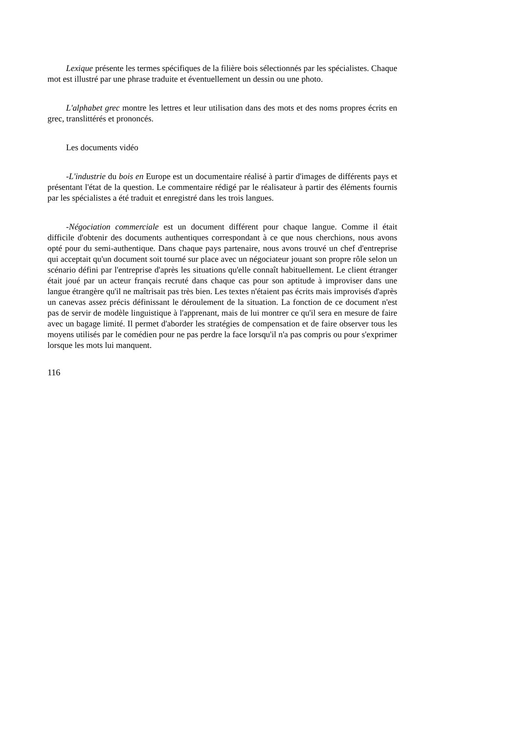Lexique présente les termes spécifiques de la filière bois sélectionnés par les spécialistes. Chaque mot est illustré par une phrase traduite et éventuellement un dessin ou une photo.
L'alphabet grec montre les lettres et leur utilisation dans des mots et des noms propres écrits en grec, translittérés et prononcés.
Les documents vidéo
-L'industrie du bois en Europe est un documentaire réalisé à partir d'images de différents pays et présentant l'état de la question. Le commentaire rédigé par le réalisateur à partir des éléments fournis par les spécialistes a été traduit et enregistré dans les trois langues.
-Négociation commerciale est un document différent pour chaque langue. Comme il était difficile d'obtenir des documents authentiques correspondant à ce que nous cherchions, nous avons opté pour du semi-authentique. Dans chaque pays partenaire, nous avons trouvé un chef d'entreprise qui acceptait qu'un document soit tourné sur place avec un négociateur jouant son propre rôle selon un scénario défini par l'entreprise d'après les situations qu'elle connaît habituellement. Le client étranger était joué par un acteur français recruté dans chaque cas pour son aptitude à improviser dans une langue étrangère qu'il ne maîtrisait pas très bien. Les textes n'étaient pas écrits mais improvisés d'après un canevas assez précis définissant le déroulement de la situation. La fonction de ce document n'est pas de servir de modèle linguistique à l'apprenant, mais de lui montrer ce qu'il sera en mesure de faire avec un bagage limité. Il permet d'aborder les stratégies de compensation et de faire observer tous les moyens utilisés par le comédien pour ne pas perdre la face lorsqu'il n'a pas compris ou pour s'exprimer lorsque les mots lui manquent.
116